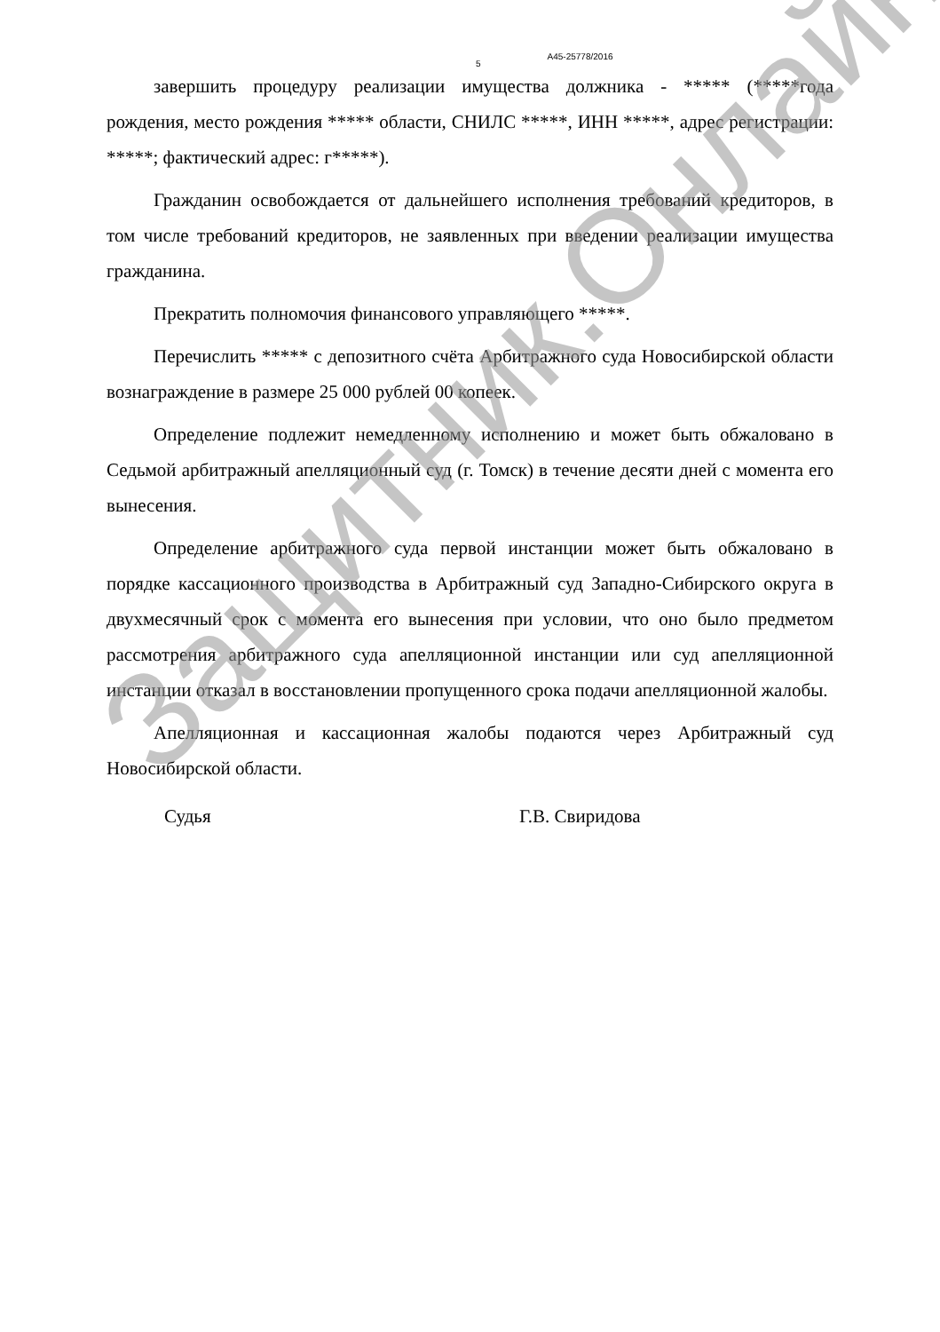5 А45-25778/2016
завершить процедуру реализации имущества должника - ***** (*****года рождения, место рождения ***** области, СНИЛС *****, ИНН *****, адрес регистрации: *****; фактический адрес: г*****).
Гражданин освобождается от дальнейшего исполнения требований кредиторов, в том числе требований кредиторов, не заявленных при введении реализации имущества гражданина.
Прекратить полномочия финансового управляющего *****.
Перечислить ***** с депозитного счёта Арбитражного суда Новосибирской области вознаграждение в размере 25 000 рублей 00 копеек.
Определение подлежит немедленному исполнению и может быть обжаловано в Седьмой арбитражный апелляционный суд (г. Томск) в течение десяти дней с момента его вынесения.
Определение арбитражного суда первой инстанции может быть обжаловано в порядке кассационного производства в Арбитражный суд Западно-Сибирского округа в двухмесячный срок с момента его вынесения при условии, что оно было предметом рассмотрения арбитражного суда апелляционной инстанции или суд апелляционной инстанции отказал в восстановлении пропущенного срока подачи апелляционной жалобы.
Апелляционная и кассационная жалобы подаются через Арбитражный суд Новосибирской области.
Судья Г.В. Свиридова
Защитник.Онлайн